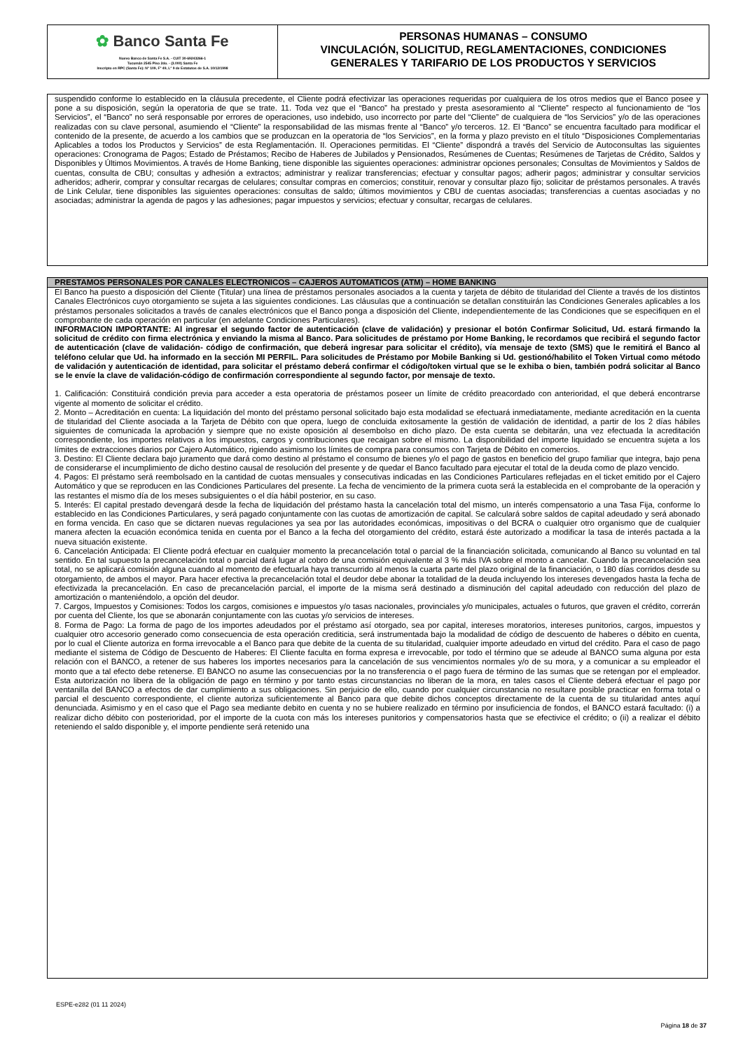✿ Banco Santa Fe
Nuevo Banco de Santa Fe S.A. - CUIT 30-69243266-1
Tucumán 2545 Piso 2do. - (3.000) Santa Fe
Inscripto en RPC (Santa Fe): N° 109, F° 49, L° 9 de Estatutos de S.A. 10/12/1998
PERSONAS HUMANAS – CONSUMO
VINCULACIÓN, SOLICITUD, REGLAMENTACIONES, CONDICIONES
GENERALES Y TARIFARIO DE LOS PRODUCTOS Y SERVICIOS
suspendido conforme lo establecido en la cláusula precedente, el Cliente podrá efectivizar las operaciones requeridas por cualquiera de los otros medios que el Banco posee y pone a su disposición, según la operatoria de que se trate. 11. Toda vez que el “Banco” ha prestado y presta asesoramiento al “Cliente” respecto al funcionamiento de “los Servicios”, el “Banco” no será responsable por errores de operaciones, uso indebido, uso incorrecto por parte del “Cliente” de cualquiera de “los Servicios” y/o de las operaciones realizadas con su clave personal, asumiendo el “Cliente” la responsabilidad de las mismas frente al “Banco” y/o terceros. 12. El “Banco” se encuentra facultado para modificar el contenido de la presente, de acuerdo a los cambios que se produzcan en la operatoria de “los Servicios”, en la forma y plazo previsto en el título “Disposiciones Complementarias Aplicables a todos los Productos y Servicios” de esta Reglamentación. II. Operaciones permitidas. El “Cliente” dispondrá a través del Servicio de Autoconsultas las siguientes operaciones: Cronograma de Pagos; Estado de Préstamos; Recibo de Haberes de Jubilados y Pensionados, Resúmenes de Cuentas; Resúmenes de Tarjetas de Crédito, Saldos y Disponibles y Últimos Movimientos. A través de Home Banking, tiene disponible las siguientes operaciones: administrar opciones personales; Consultas de Movimientos y Saldos de cuentas, consulta de CBU; consultas y adhesión a extractos; administrar y realizar transferencias; efectuar y consultar pagos; adherir pagos; administrar y consultar servicios adheridos; adherir, comprar y consultar recargas de celulares; consultar compras en comercios; constituir, renovar y consultar plazo fijo; solicitar de préstamos personales. A través de Link Celular, tiene disponibles las siguientes operaciones: consultas de saldo; últimos movimientos y CBU de cuentas asociadas; transferencias a cuentas asociadas y no asociadas; administrar la agenda de pagos y las adhesiones; pagar impuestos y servicios; efectuar y consultar, recargas de celulares.
PRESTAMOS PERSONALES POR CANALES ELECTRONICOS – CAJEROS AUTOMATICOS (ATM) – HOME BANKING
El Banco ha puesto a disposición del Cliente (Titular) una línea de préstamos personales asociados a la cuenta y tarjeta de débito de titularidad del Cliente a través de los distintos Canales Electrónicos cuyo otorgamiento se sujeta a las siguientes condiciones. Las cláusulas que a continuación se detallan constituirán las Condiciones Generales aplicables a los préstamos personales solicitados a través de canales electrónicos que el Banco ponga a disposición del Cliente, independientemente de las Condiciones que se especifiquen en el comprobante de cada operación en particular (en adelante Condiciones Particulares).
INFORMACION IMPORTANTE: Al ingresar el segundo factor de autenticación (clave de validación) y presionar el botón Confirmar Solicitud, Ud. estará firmando la solicitud de crédito con firma electrónica y enviando la misma al Banco. Para solicitudes de préstamo por Home Banking, le recordamos que recibirá el segundo factor de autenticación (clave de validación- código de confirmación, que deberá ingresar para solicitar el crédito), vía mensaje de texto (SMS) que le remitirá el Banco al teléfono celular que Ud. ha informado en la sección MI PERFIL. Para solicitudes de Préstamo por Mobile Banking si Ud. gestionó/habilito el Token Virtual como método de validación y autenticación de identidad, para solicitar el préstamo deberá confirmar el código/token virtual que se le exhiba o bien, también podrá solicitar al Banco se le envíe la clave de validación-código de confirmación correspondiente al segundo factor, por mensaje de texto.
1. Calificación: Constituirá condición previa para acceder a esta operatoria de préstamos poseer un límite de crédito preacordado con anterioridad, el que deberá encontrarse vigente al momento de solicitar el crédito.
2. Monto – Acreditación en cuenta: La liquidación del monto del préstamo personal solicitado bajo esta modalidad se efectuará inmediatamente, mediante acreditación en la cuenta de titularidad del Cliente asociada a la Tarjeta de Débito con que opera, luego de concluida exitosamente la gestión de validación de identidad, a partir de los 2 días hábiles siguientes de comunicada la aprobación y siempre que no existe oposición al desembolso en dicho plazo. De esta cuenta se debitarán, una vez efectuada la acreditación correspondiente, los importes relativos a los impuestos, cargos y contribuciones que recaigan sobre el mismo. La disponibilidad del importe liquidado se encuentra sujeta a los límites de extracciones diarios por Cajero Automático, rigiendo asimismo los límites de compra para consumos con Tarjeta de Débito en comercios.
3. Destino: El Cliente declara bajo juramento que dará como destino al préstamo el consumo de bienes y/o el pago de gastos en beneficio del grupo familiar que integra, bajo pena de considerarse el incumplimiento de dicho destino causal de resolución del presente y de quedar el Banco facultado para ejecutar el total de la deuda como de plazo vencido.
4. Pagos: El préstamo será reembolsado en la cantidad de cuotas mensuales y consecutivas indicadas en las Condiciones Particulares reflejadas en el ticket emitido por el Cajero Automático y que se reproducen en las Condiciones Particulares del presente. La fecha de vencimiento de la primera cuota será la establecida en el comprobante de la operación y las restantes el mismo día de los meses subsiguientes o el día hábil posterior, en su caso.
5. Interés: El capital prestado devengará desde la fecha de liquidación del préstamo hasta la cancelación total del mismo, un interés compensatorio a una Tasa Fija, conforme lo establecido en las Condiciones Particulares, y será pagado conjuntamente con las cuotas de amortización de capital. Se calculará sobre saldos de capital adeudado y será abonado en forma vencida. En caso que se dictaren nuevas regulaciones ya sea por las autoridades económicas, impositivas o del BCRA o cualquier otro organismo que de cualquier manera afecten la ecuación económica tenida en cuenta por el Banco a la fecha del otorgamiento del crédito, estará éste autorizado a modificar la tasa de interés pactada a la nueva situación existente.
6. Cancelación Anticipada: El Cliente podrá efectuar en cualquier momento la precancelación total o parcial de la financiación solicitada, comunicando al Banco su voluntad en tal sentido. En tal supuesto la precancelación total o parcial dará lugar al cobro de una comisión equivalente al 3 % más IVA sobre el monto a cancelar. Cuando la precancelación sea total, no se aplicará comisión alguna cuando al momento de efectuarla haya transcurrido al menos la cuarta parte del plazo original de la financiación, o 180 días corridos desde su otorgamiento, de ambos el mayor. Para hacer efectiva la precancelación total el deudor debe abonar la totalidad de la deuda incluyendo los intereses devengados hasta la fecha de efectivizada la precancelación. En caso de precancelación parcial, el importe de la misma será destinado a disminución del capital adeudado con reducción del plazo de amortización o manteniéndolo, a opción del deudor.
7. Cargos, Impuestos y Comisiones: Todos los cargos, comisiones e impuestos y/o tasas nacionales, provinciales y/o municipales, actuales o futuros, que graven el crédito, correrán por cuenta del Cliente, los que se abonarán conjuntamente con las cuotas y/o servicios de intereses.
8. Forma de Pago: La forma de pago de los importes adeudados por el préstamo así otorgado, sea por capital, intereses moratorios, intereses punitorios, cargos, impuestos y cualquier otro accesorio generado como consecuencia de esta operación crediticia, será instrumentada bajo la modalidad de código de descuento de haberes o débito en cuenta, por lo cual el Cliente autoriza en forma irrevocable a el Banco para que debite de la cuenta de su titularidad, cualquier importe adeudado en virtud del crédito. Para el caso de pago mediante el sistema de Código de Descuento de Haberes: El Cliente faculta en forma expresa e irrevocable, por todo el término que se adeude al BANCO suma alguna por esta relación con el BANCO, a retener de sus haberes los importes necesarios para la cancelación de sus vencimientos normales y/o de su mora, y a comunicar a su empleador el monto que a tal efecto debe retenerse. El BANCO no asume las consecuencias por la no transferencia o el pago fuera de término de las sumas que se retengan por el empleador. Esta autorización no libera de la obligación de pago en término y por tanto estas circunstancias no liberan de la mora, en tales casos el Cliente deberá efectuar el pago por ventanilla del BANCO a efectos de dar cumplimiento a sus obligaciones. Sin perjuicio de ello, cuando por cualquier circunstancia no resultare posible practicar en forma total o parcial el descuento correspondiente, el cliente autoriza suficientemente al Banco para que debite dichos conceptos directamente de la cuenta de su titularidad antes aquí denunciada. Asimismo y en el caso que el Pago sea mediante debito en cuenta y no se hubiere realizado en término por insuficiencia de fondos, el BANCO estará facultado: (i) a realizar dicho débito con posterioridad, por el importe de la cuota con más los intereses punitorios y compensatorios hasta que se efectivice el crédito; o (ii) a realizar el débito reteniendo el saldo disponible y, el importe pendiente será retenido una
ESPE-e282 (01 11 2024)
Página 18 de 37